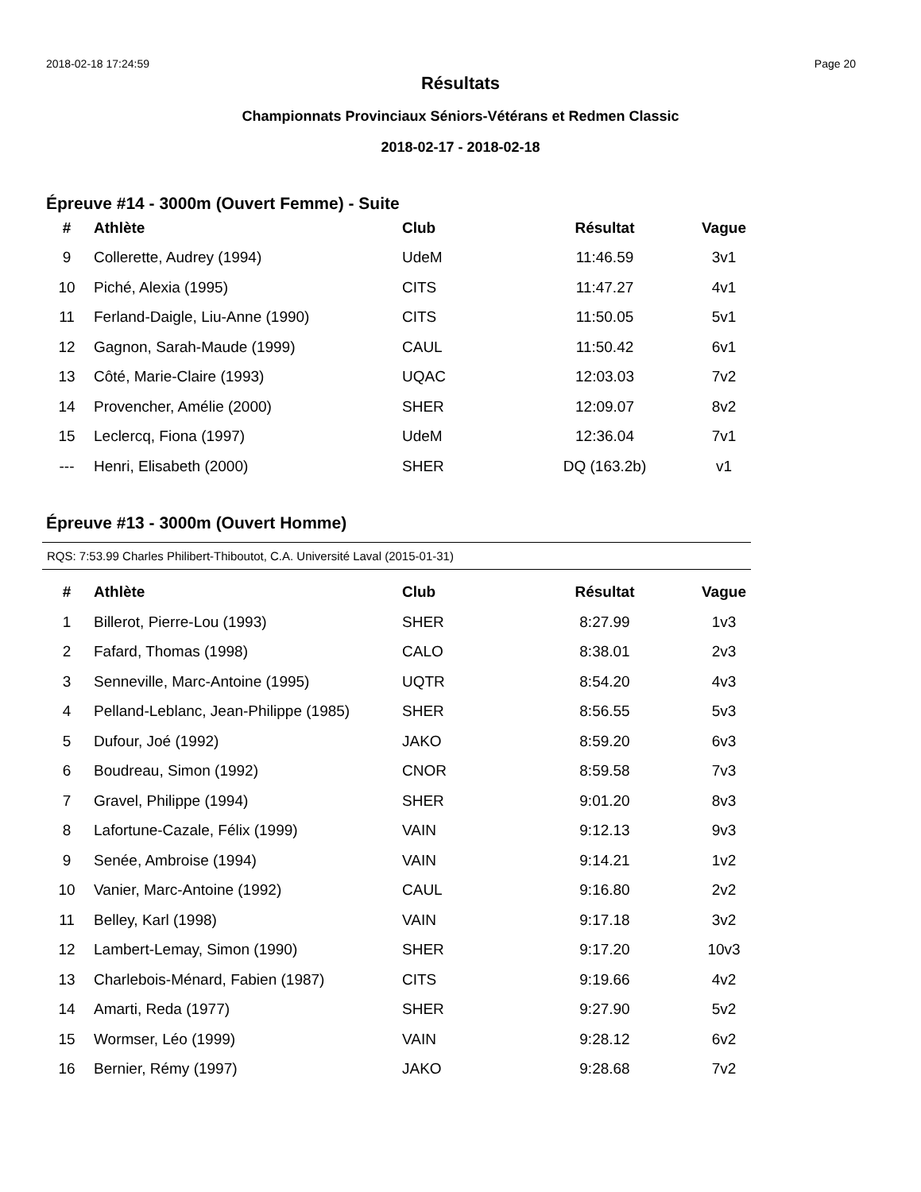2018-02-18 17:24:59 Page 20
Résultats
Championnats Provinciaux Séniors-Vétérans et Redmen Classic
2018-02-17 - 2018-02-18
Épreuve #14 - 3000m (Ouvert Femme) - Suite
| # | Athlète | Club | Résultat | Vague |
| --- | --- | --- | --- | --- |
| 9 | Collerette, Audrey (1994) | UdeM | 11:46.59 | 3v1 |
| 10 | Piché, Alexia (1995) | CITS | 11:47.27 | 4v1 |
| 11 | Ferland-Daigle, Liu-Anne (1990) | CITS | 11:50.05 | 5v1 |
| 12 | Gagnon, Sarah-Maude (1999) | CAUL | 11:50.42 | 6v1 |
| 13 | Côté, Marie-Claire (1993) | UQAC | 12:03.03 | 7v2 |
| 14 | Provencher, Amélie (2000) | SHER | 12:09.07 | 8v2 |
| 15 | Leclercq, Fiona (1997) | UdeM | 12:36.04 | 7v1 |
| --- | Henri, Elisabeth (2000) | SHER | DQ (163.2b) | v1 |
Épreuve #13 - 3000m (Ouvert Homme)
RQS: 7:53.99 Charles Philibert-Thiboutot, C.A. Université Laval (2015-01-31)
| # | Athlète | Club | Résultat | Vague |
| --- | --- | --- | --- | --- |
| 1 | Billerot, Pierre-Lou (1993) | SHER | 8:27.99 | 1v3 |
| 2 | Fafard, Thomas (1998) | CALO | 8:38.01 | 2v3 |
| 3 | Senneville, Marc-Antoine (1995) | UQTR | 8:54.20 | 4v3 |
| 4 | Pelland-Leblanc, Jean-Philippe (1985) | SHER | 8:56.55 | 5v3 |
| 5 | Dufour, Joé (1992) | JAKO | 8:59.20 | 6v3 |
| 6 | Boudreau, Simon (1992) | CNOR | 8:59.58 | 7v3 |
| 7 | Gravel, Philippe (1994) | SHER | 9:01.20 | 8v3 |
| 8 | Lafortune-Cazale, Félix (1999) | VAIN | 9:12.13 | 9v3 |
| 9 | Senée, Ambroise (1994) | VAIN | 9:14.21 | 1v2 |
| 10 | Vanier, Marc-Antoine (1992) | CAUL | 9:16.80 | 2v2 |
| 11 | Belley, Karl (1998) | VAIN | 9:17.18 | 3v2 |
| 12 | Lambert-Lemay, Simon (1990) | SHER | 9:17.20 | 10v3 |
| 13 | Charlebois-Ménard, Fabien (1987) | CITS | 9:19.66 | 4v2 |
| 14 | Amarti, Reda (1977) | SHER | 9:27.90 | 5v2 |
| 15 | Wormser, Léo (1999) | VAIN | 9:28.12 | 6v2 |
| 16 | Bernier, Rémy (1997) | JAKO | 9:28.68 | 7v2 |